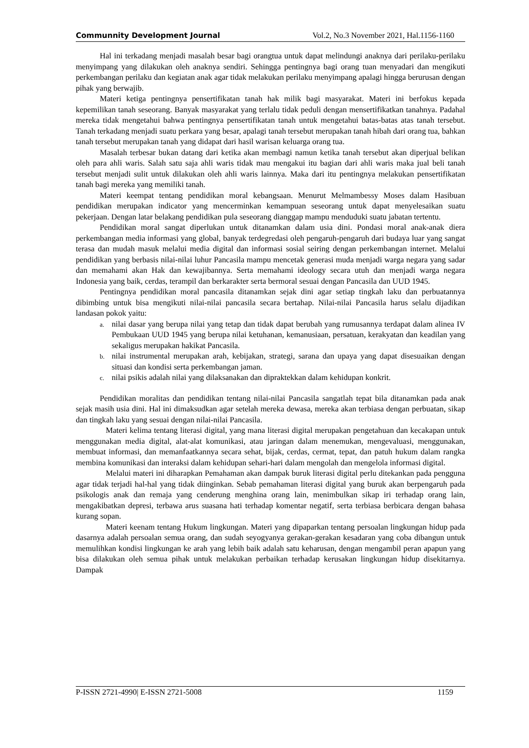Communnity Development Journal Vol.2, No.3 November 2021, Hal.1156-1160
Hal ini terkadang menjadi masalah besar bagi orangtua untuk dapat melindungi anaknya dari perilaku-perilaku menyimpang yang dilakukan oleh anaknya sendiri. Sehingga pentingnya bagi orang tuan menyadari dan mengikuti perkembangan perilaku dan kegiatan anak agar tidak melakukan perilaku menyimpang apalagi hingga berurusan dengan pihak yang berwajib.
Materi ketiga pentingnya pensertifikatan tanah hak milik bagi masyarakat. Materi ini berfokus kepada kepemilikan tanah seseorang. Banyak masyarakat yang terlalu tidak peduli dengan mensertifikatkan tanahnya. Padahal mereka tidak mengetahui bahwa pentingnya pensertifikatan tanah untuk mengetahui batas-batas atas tanah tersebut. Tanah terkadang menjadi suatu perkara yang besar, apalagi tanah tersebut merupakan tanah hibah dari orang tua, bahkan tanah tersebut merupakan tanah yang didapat dari hasil warisan keluarga orang tua.
Masalah terbesar bukan datang dari ketika akan membagi namun ketika tanah tersebut akan diperjual belikan oleh para ahli waris. Salah satu saja ahli waris tidak mau mengakui itu bagian dari ahli waris maka jual beli tanah tersebut menjadi sulit untuk dilakukan oleh ahli waris lainnya. Maka dari itu pentingnya melakukan pensertifikatan tanah bagi mereka yang memiliki tanah.
Materi keempat tentang pendidikan moral kebangsaan. Menurut Melmambessy Moses dalam Hasibuan pendidikan merupakan indicator yang mencerminkan kemampuan seseorang untuk dapat menyelesaikan suatu pekerjaan. Dengan latar belakang pendidikan pula seseorang dianggap mampu menduduki suatu jabatan tertentu.
Pendidikan moral sangat diperlukan untuk ditanamkan dalam usia dini. Pondasi moral anak-anak diera perkembangan media informasi yang global, banyak terdegredasi oleh pengaruh-pengaruh dari budaya luar yang sangat terasa dan mudah masuk melalui media digital dan informasi sosial seiring dengan perkembangan internet. Melalui pendidikan yang berbasis nilai-nilai luhur Pancasila mampu mencetak generasi muda menjadi warga negara yang sadar dan memahami akan Hak dan kewajibannya. Serta memahami ideology secara utuh dan menjadi warga negara Indonesia yang baik, cerdas, terampil dan berkarakter serta bermoral sesuai dengan Pancasila dan UUD 1945.
Pentingnya pendidikan moral pancasila ditanamkan sejak dini agar setiap tingkah laku dan perbuatannya dibimbing untuk bisa mengikuti nilai-nilai pancasila secara bertahap. Nilai-nilai Pancasila harus selalu dijadikan landasan pokok yaitu:
a. nilai dasar yang berupa nilai yang tetap dan tidak dapat berubah yang rumusannya terdapat dalam alinea IV Pembukaan UUD 1945 yang berupa nilai ketuhanan, kemanusiaan, persatuan, kerakyatan dan keadilan yang sekaligus merupakan hakikat Pancasila.
b. nilai instrumental merupakan arah, kebijakan, strategi, sarana dan upaya yang dapat disesuaikan dengan situasi dan kondisi serta perkembangan jaman.
c. nilai psikis adalah nilai yang dilaksanakan dan dipraktekkan dalam kehidupan konkrit.
Pendidikan moralitas dan pendidikan tentang nilai-nilai Pancasila sangatlah tepat bila ditanamkan pada anak sejak masih usia dini. Hal ini dimaksudkan agar setelah mereka dewasa, mereka akan terbiasa dengan perbuatan, sikap dan tingkah laku yang sesuai dengan nilai-nilai Pancasila.
Materi kelima tentang literasi digital, yang mana literasi digital merupakan pengetahuan dan kecakapan untuk menggunakan media digital, alat-alat komunikasi, atau jaringan dalam menemukan, mengevaluasi, menggunakan, membuat informasi, dan memanfaatkannya secara sehat, bijak, cerdas, cermat, tepat, dan patuh hukum dalam rangka membina komunikasi dan interaksi dalam kehidupan sehari-hari dalam mengolah dan mengelola informasi digital.
Melalui materi ini diharapkan Pemahaman akan dampak buruk literasi digital perlu ditekankan pada pengguna agar tidak terjadi hal-hal yang tidak diinginkan. Sebab pemahaman literasi digital yang buruk akan berpengaruh pada psikologis anak dan remaja yang cenderung menghina orang lain, menimbulkan sikap iri terhadap orang lain, mengakibatkan depresi, terbawa arus suasana hati terhadap komentar negatif, serta terbiasa berbicara dengan bahasa kurang sopan.
Materi keenam tentang Hukum lingkungan. Materi yang dipaparkan tentang persoalan lingkungan hidup pada dasarnya adalah persoalan semua orang, dan sudah seyogyanya gerakan-gerakan kesadaran yang coba dibangun untuk memulihkan kondisi lingkungan ke arah yang lebih baik adalah satu keharusan, dengan mengambil peran apapun yang bisa dilakukan oleh semua pihak untuk melakukan perbaikan terhadap kerusakan lingkungan hidup disekitarnya. Dampak
P-ISSN 2721-4990| E-ISSN 2721-5008 1159